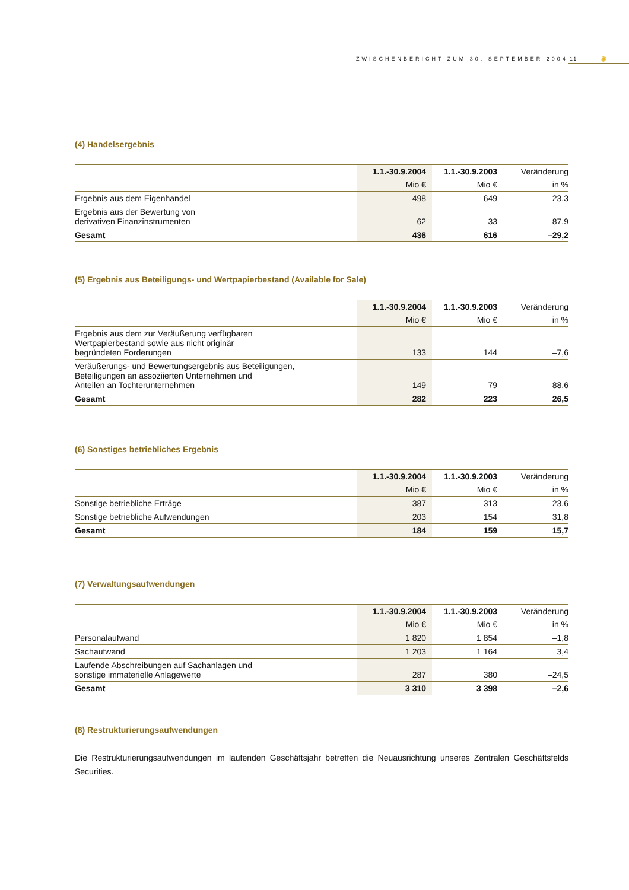ZWISCHENBERICHT ZUM 30. SEPTEMBER 2004 11 ✺
(4) Handelsergebnis
| | 1.1.-30.9.2004 | 1.1.-30.9.2003 | Veränderung |
| --- | --- | --- | --- |
| | Mio € | Mio € | in % |
| Ergebnis aus dem Eigenhandel | 498 | 649 | –23,3 |
| Ergebnis aus der Bewertung von derivativen Finanzinstrumenten | –62 | –33 | 87,9 |
| Gesamt | 436 | 616 | –29,2 |
(5) Ergebnis aus Beteiligungs- und Wertpapierbestand (Available for Sale)
| | 1.1.-30.9.2004 | 1.1.-30.9.2003 | Veränderung |
| --- | --- | --- | --- |
| | Mio € | Mio € | in % |
| Ergebnis aus dem zur Veräußerung verfügbaren Wertpapierbestand sowie aus nicht originär begründeten Forderungen | 133 | 144 | –7,6 |
| Veräußerungs- und Bewertungsergebnis aus Beteiligungen, Beteiligungen an assoziierten Unternehmen und Anteilen an Tochterunternehmen | 149 | 79 | 88,6 |
| Gesamt | 282 | 223 | 26,5 |
(6) Sonstiges betriebliches Ergebnis
| | 1.1.-30.9.2004 | 1.1.-30.9.2003 | Veränderung |
| --- | --- | --- | --- |
| | Mio € | Mio € | in % |
| Sonstige betriebliche Erträge | 387 | 313 | 23,6 |
| Sonstige betriebliche Aufwendungen | 203 | 154 | 31,8 |
| Gesamt | 184 | 159 | 15,7 |
(7) Verwaltungsaufwendungen
| | 1.1.-30.9.2004 | 1.1.-30.9.2003 | Veränderung |
| --- | --- | --- | --- |
| | Mio € | Mio € | in % |
| Personalaufwand | 1 820 | 1 854 | –1,8 |
| Sachaufwand | 1 203 | 1 164 | 3,4 |
| Laufende Abschreibungen auf Sachanlagen und sonstige immaterielle Anlagewerte | 287 | 380 | –24,5 |
| Gesamt | 3 310 | 3 398 | –2,6 |
(8) Restrukturierungsaufwendungen
Die Restrukturierungsaufwendungen im laufenden Geschäftsjahr betreffen die Neuausrichtung unseres Zentralen Geschäftsfelds Securities.